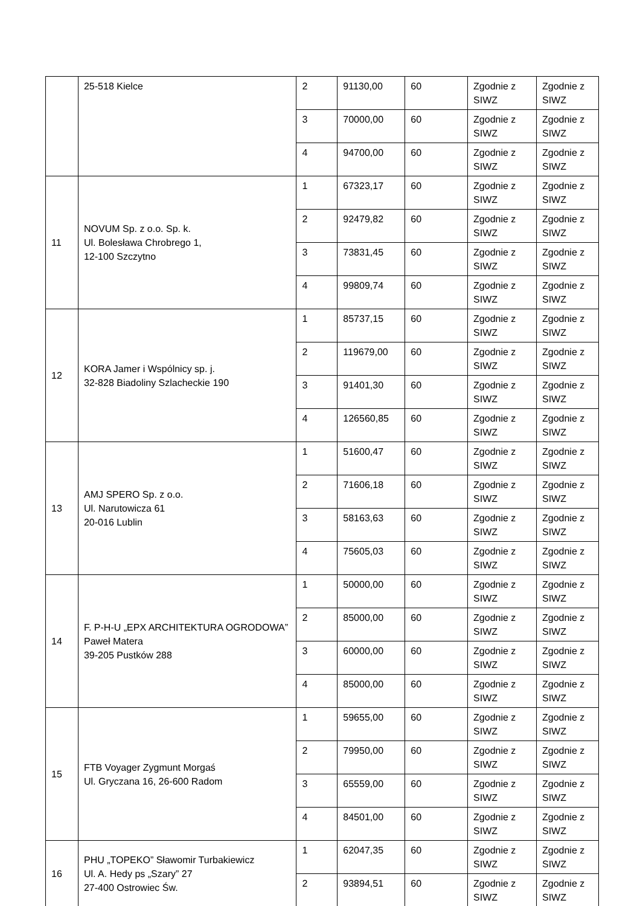| | 25-518 Kielce | 2 | 91130,00 | 60 | Zgodnie z SIWZ | Zgodnie z SIWZ |
| | | 3 | 70000,00 | 60 | Zgodnie z SIWZ | Zgodnie z SIWZ |
| | | 4 | 94700,00 | 60 | Zgodnie z SIWZ | Zgodnie z SIWZ |
| 11 | NOVUM Sp. z o.o. Sp. k. Ul. Bolesława Chrobrego 1, 12-100 Szczytno | 1 | 67323,17 | 60 | Zgodnie z SIWZ | Zgodnie z SIWZ |
| | | 2 | 92479,82 | 60 | Zgodnie z SIWZ | Zgodnie z SIWZ |
| | | 3 | 73831,45 | 60 | Zgodnie z SIWZ | Zgodnie z SIWZ |
| | | 4 | 99809,74 | 60 | Zgodnie z SIWZ | Zgodnie z SIWZ |
| 12 | KORA Jamer i Wspólnicy sp. j. 32-828 Biadoliny Szlacheckie 190 | 1 | 85737,15 | 60 | Zgodnie z SIWZ | Zgodnie z SIWZ |
| | | 2 | 119679,00 | 60 | Zgodnie z SIWZ | Zgodnie z SIWZ |
| | | 3 | 91401,30 | 60 | Zgodnie z SIWZ | Zgodnie z SIWZ |
| | | 4 | 126560,85 | 60 | Zgodnie z SIWZ | Zgodnie z SIWZ |
| 13 | AMJ SPERO Sp. z o.o. Ul. Narutowicza 61 20-016 Lublin | 1 | 51600,47 | 60 | Zgodnie z SIWZ | Zgodnie z SIWZ |
| | | 2 | 71606,18 | 60 | Zgodnie z SIWZ | Zgodnie z SIWZ |
| | | 3 | 58163,63 | 60 | Zgodnie z SIWZ | Zgodnie z SIWZ |
| | | 4 | 75605,03 | 60 | Zgodnie z SIWZ | Zgodnie z SIWZ |
| 14 | F. P-H-U „EPX ARCHITEKTURA OGRODOWA” Paweł Matera 39-205 Pustków 288 | 1 | 50000,00 | 60 | Zgodnie z SIWZ | Zgodnie z SIWZ |
| | | 2 | 85000,00 | 60 | Zgodnie z SIWZ | Zgodnie z SIWZ |
| | | 3 | 60000,00 | 60 | Zgodnie z SIWZ | Zgodnie z SIWZ |
| | | 4 | 85000,00 | 60 | Zgodnie z SIWZ | Zgodnie z SIWZ |
| 15 | FTB Voyager Zygmunt Morgaś Ul. Gryczana 16, 26-600 Radom | 1 | 59655,00 | 60 | Zgodnie z SIWZ | Zgodnie z SIWZ |
| | | 2 | 79950,00 | 60 | Zgodnie z SIWZ | Zgodnie z SIWZ |
| | | 3 | 65559,00 | 60 | Zgodnie z SIWZ | Zgodnie z SIWZ |
| | | 4 | 84501,00 | 60 | Zgodnie z SIWZ | Zgodnie z SIWZ |
| 16 | PHU „TOPEKO” Sławomir Turbakiewicz Ul. A. Hedy ps „Szary” 27 27-400 Ostrowiec Św. | 1 | 62047,35 | 60 | Zgodnie z SIWZ | Zgodnie z SIWZ |
| | | 2 | 93894,51 | 60 | Zgodnie z SIWZ | Zgodnie z SIWZ |